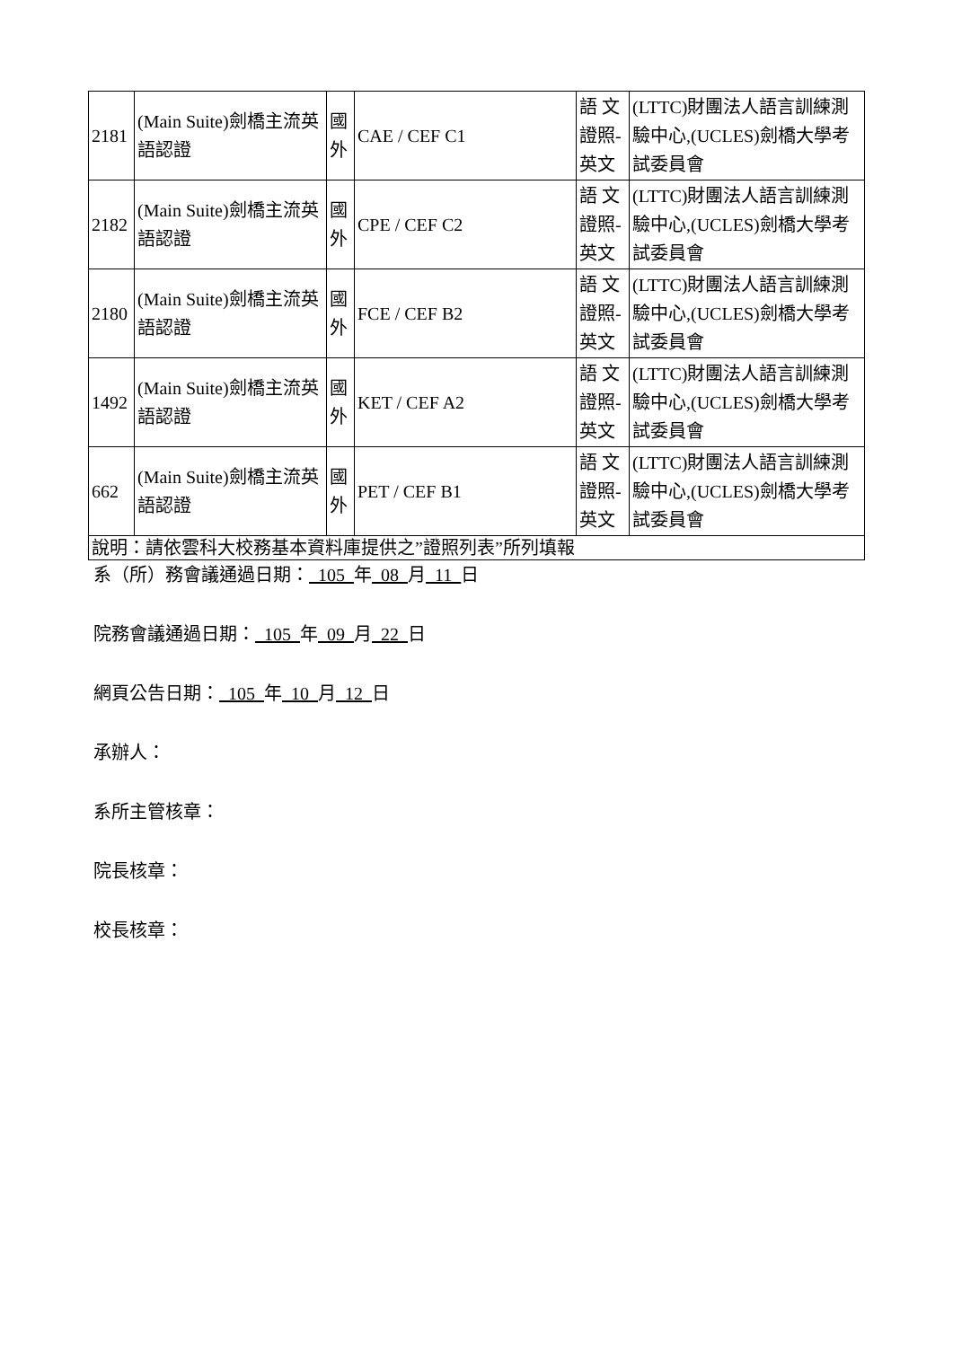| 2181 | (Main Suite)劍橋主流英語認證 | 國外 | CAE / CEF C1 | 語 文證照-英文 | (LTTC)財團法人語言訓練測驗中心,(UCLES)劍橋大學考試委員會 |
| 2182 | (Main Suite)劍橋主流英語認證 | 國外 | CPE / CEF C2 | 語 文證照-英文 | (LTTC)財團法人語言訓練測驗中心,(UCLES)劍橋大學考試委員會 |
| 2180 | (Main Suite)劍橋主流英語認證 | 國外 | FCE / CEF B2 | 語 文證照-英文 | (LTTC)財團法人語言訓練測驗中心,(UCLES)劍橋大學考試委員會 |
| 1492 | (Main Suite)劍橋主流英語認證 | 國外 | KET / CEF A2 | 語 文證照-英文 | (LTTC)財團法人語言訓練測驗中心,(UCLES)劍橋大學考試委員會 |
| 662 | (Main Suite)劍橋主流英語認證 | 國外 | PET / CEF B1 | 語 文證照-英文 | (LTTC)財團法人語言訓練測驗中心,(UCLES)劍橋大學考試委員會 |
| 說明：請依雲科大校務基本資料庫提供之”證照列表”所列填報 | | | | | |
系（所）務會議通過日期： 105 年 08 月 11 日
院務會議通過日期： 105 年 09 月 22 日
網頁公告日期： 105 年 10 月 12 日
承辦人：
系所主管核章：
院長核章：
校長核章：